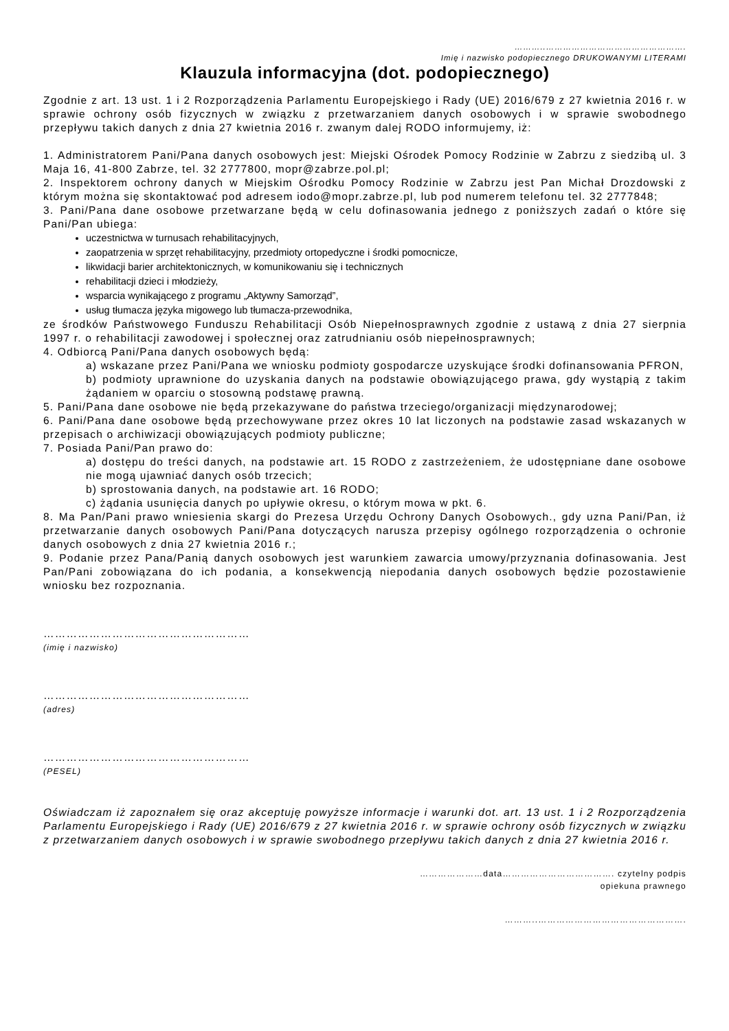………..………………………………………….
Imię i nazwisko podopiecznego DRUKOWANYMI LITERAMI
Klauzula informacyjna (dot. podopiecznego)
Zgodnie z art. 13 ust. 1 i 2 Rozporządzenia Parlamentu Europejskiego i Rady (UE) 2016/679 z 27 kwietnia 2016 r. w sprawie ochrony osób fizycznych w związku z przetwarzaniem danych osobowych i w sprawie swobodnego przepływu takich danych z dnia 27 kwietnia 2016 r. zwanym dalej RODO informujemy, iż:
1. Administratorem Pani/Pana danych osobowych jest: Miejski Ośrodek Pomocy Rodzinie w Zabrzu z siedzibą ul. 3 Maja 16, 41-800 Zabrze, tel. 32 2777800, mopr@zabrze.pol.pl;
2. Inspektorem ochrony danych w Miejskim Ośrodku Pomocy Rodzinie w Zabrzu jest Pan Michał Drozdowski z którym można się skontaktować pod adresem iodo@mopr.zabrze.pl, lub pod numerem telefonu tel. 32 2777848;
3. Pani/Pana dane osobowe przetwarzane będą w celu dofinasowania jednego z poniższych zadań o które się Pani/Pan ubiega:
uczestnictwa w turnusach rehabilitacyjnych,
zaopatrzenia w sprzęt rehabilitacyjny, przedmioty ortopedyczne i środki pomocnicze,
likwidacji barier architektonicznych, w komunikowaniu się i technicznych
rehabilitacji dzieci i młodzieży,
wsparcia wynikającego z programu „Aktywny Samorząd”,
usług tłumacza języka migowego lub tłumacza-przewodnika,
ze środków Państwowego Funduszu Rehabilitacji Osób Niepełnosprawnych zgodnie z ustawą z dnia 27 sierpnia 1997 r. o rehabilitacji zawodowej i społecznej oraz zatrudnianiu osób niepełnosprawnych;
4. Odbiorcą Pani/Pana danych osobowych będą:
a) wskazane przez Pani/Pana we wniosku podmioty gospodarcze uzyskujące środki dofinansowania PFRON,
b) podmioty uprawnione do uzyskania danych na podstawie obowiązującego prawa, gdy wystąpią z takim żądaniem w oparciu o stosowną podstawę prawną.
5. Pani/Pana dane osobowe nie będą przekazywane do państwa trzeciego/organizacji międzynarodowej;
6. Pani/Pana dane osobowe będą przechowywane przez okres 10 lat liczonych na podstawie zasad wskazanych w przepisach o archiwizacji obowiązujących podmioty publiczne;
7. Posiada Pani/Pan prawo do:
a) dostępu do treści danych, na podstawie art. 15 RODO z zastrzeżeniem, że udostępniane dane osobowe nie mogą ujawniać danych osób trzecich;
b) sprostowania danych, na podstawie art. 16 RODO;
c) żądania usunięcia danych po upływie okresu, o którym mowa w pkt. 6.
8. Ma Pan/Pani prawo wniesienia skargi do Prezesa Urzędu Ochrony Danych Osobowych., gdy uzna Pani/Pan, iż przetwarzanie danych osobowych Pani/Pana dotyczących narusza przepisy ogólnego rozporządzenia o ochronie danych osobowych z dnia 27 kwietnia 2016 r.;
9. Podanie przez Pana/Panią danych osobowych jest warunkiem zawarcia umowy/przyznania dofinasowania. Jest Pan/Pani zobowiązana do ich podania, a konsekwencją niepodania danych osobowych będzie pozostawienie wniosku bez rozpoznania.
………………………………………………
(imię i nazwisko)
………………………………………………
(adres)
………………………………………………
(PESEL)
Oświadczam iż zapoznałem się oraz akceptuję powyższe informacje i warunki dot. art. 13 ust. 1 i 2 Rozporządzenia Parlamentu Europejskiego i Rady (UE) 2016/679 z 27 kwietnia 2016 r. w sprawie ochrony osób fizycznych w związku z przetwarzaniem danych osobowych i w sprawie swobodnego przepływu takich danych z dnia 27 kwietnia 2016 r.
…………………data………………………………. czytelny podpis
opiekuna prawnego
………..………………………………………….